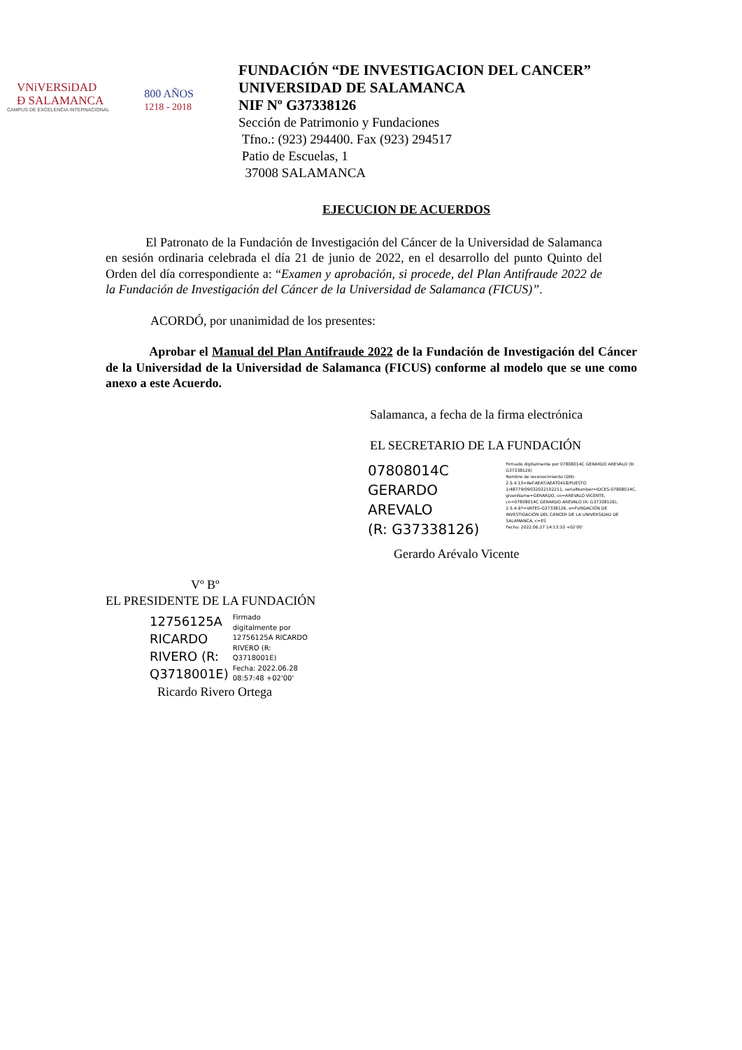VNiVERSiDAD
Ð SALAMANCA
CAMPUS DE EXCELENCIA INTERNACIONAL
800 AÑOS
1218 - 2018
FUNDACIÓN “DE INVESTIGACION DEL CANCER”
UNIVERSIDAD DE SALAMANCA
NIF Nº G37338126
Sección de Patrimonio y Fundaciones
Tfno.: (923) 294400. Fax (923) 294517
Patio de Escuelas, 1
37008 SALAMANCA
EJECUCION DE ACUERDOS
El Patronato de la Fundación de Investigación del Cáncer de la Universidad de Salamanca en sesión ordinaria celebrada el día 21 de junio de 2022, en el desarrollo del punto Quinto del Orden del día correspondiente a: “Examen y aprobación, si procede, del Plan Antifraude 2022 de la Fundación de Investigación del Cáncer de la Universidad de Salamanca (FICUS)”.
ACORDÓ, por unanimidad de los presentes:
Aprobar el Manual del Plan Antifraude 2022 de la Fundación de Investigación del Cáncer de la Universidad de la Universidad de Salamanca (FICUS) conforme al modelo que se une como anexo a este Acuerdo.
Salamanca, a fecha de la firma electrónica
EL SECRETARIO DE LA FUNDACIÓN
07808014C
GERARDO AREVALO
(R: G37338126)
Firmado digitalmente por 07808014C GERARDO AREVALO (R: G37338126)
Nombre de reconocimiento (DN): 2.5.4.13=Ref:AEAT/AEAT0418/PUESTO 1/48779/09032022102211, serialNumber=IDCES-07808014C, givenName=GERARDO, sn=AREVALO VICENTE, cn=07808014C GERARDO AREVALO (R: G37338126), 2.5.4.97=VATES-G37338126, o=FUNDACIÓN DE INVESTIGACIÓN DEL CÁNCER DE LA UNIVERSIDAD DE SALAMANCA, c=ES
Fecha: 2022.06.27 14:13:10 +02'00'
Gerardo Arévalo Vicente
Vº Bº
EL PRESIDENTE DE LA FUNDACIÓN
12756125A
RICARDO
RIVERO (R:
Q3718001E)
Firmado
digitalmente por
12756125A RICARDO
RIVERO (R:
Q3718001E)
Fecha: 2022.06.28
08:57:48 +02'00'
Ricardo Rivero Ortega